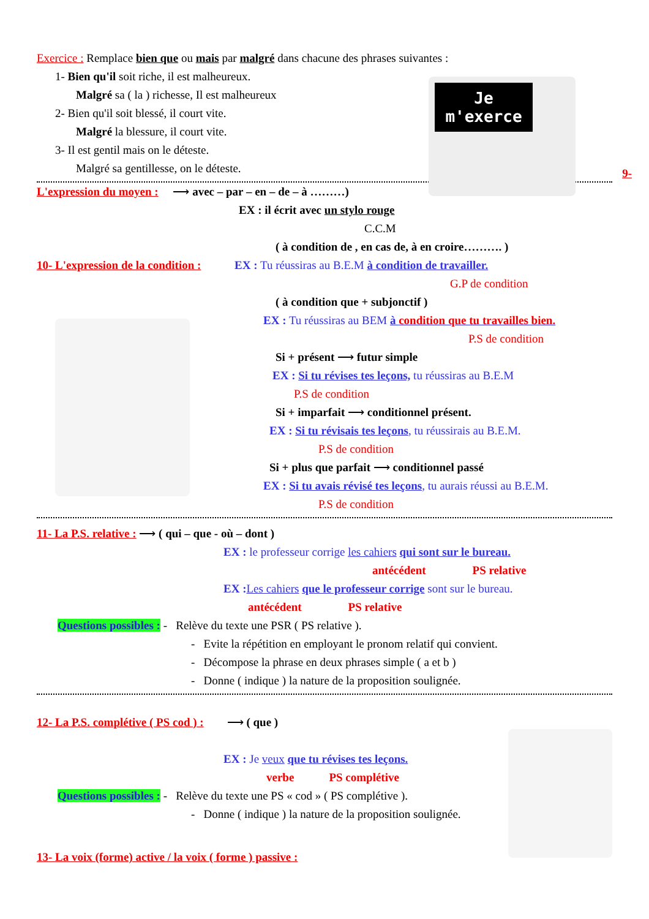Je m'exerce
Exercice : Remplace bien que ou mais par malgré dans chacune des phrases suivantes :
1- Bien qu'il soit riche, il est malheureux.
Malgré sa ( la ) richesse, Il est malheureux
2- Bien qu'il soit blessé, il court vite.
Malgré la blessure, il court vite.
3- Il est gentil mais on le déteste.
Malgré sa gentillesse, on le déteste.
9-
L'expression du moyen : ⟶ avec – par – en – de – à ………)
EX : il écrit avec un stylo rouge
C.C.M
( à condition de , en cas de, à en croire………. )
10- L'expression de la condition : EX : Tu réussiras au B.E.M à condition de travailler.
G.P de condition
( à condition que + subjonctif )
EX : Tu réussiras au BEM à condition que tu travailles bien.
P.S de condition
Si + présent ⟶ futur simple
EX : Si tu révises tes leçons, tu réussiras au B.E.M
P.S de condition
Si + imparfait ⟶ conditionnel présent.
EX : Si tu révisais tes leçons, tu réussirais au B.E.M.
P.S de condition
Si + plus que parfait ⟶ conditionnel passé
EX : Si tu avais révisé tes leçons, tu aurais réussi au B.E.M.
P.S de condition
11- La P.S. relative : ⟶ ( qui – que - où – dont )
EX : le professeur corrige les cahiers qui sont sur le bureau.
antécédent PS relative
EX : Les cahiers que le professeur corrige sont sur le bureau.
antécédent PS relative
Questions possibles : - Relève du texte une PSR ( PS relative ).
- Evite la répétition en employant le pronom relatif qui convient.
- Décompose la phrase en deux phrases simple ( a et b )
- Donne ( indique ) la nature de la proposition soulignée.
12- La P.S. complétive ( PS cod ) : ⟶ ( que )
EX : Je veux que tu révises tes leçons.
verbe PS complétive
Questions possibles : - Relève du texte une PS « cod » ( PS complétive ).
- Donne ( indique ) la nature de la proposition soulignée.
13- La voix (forme) active / la voix ( forme ) passive :